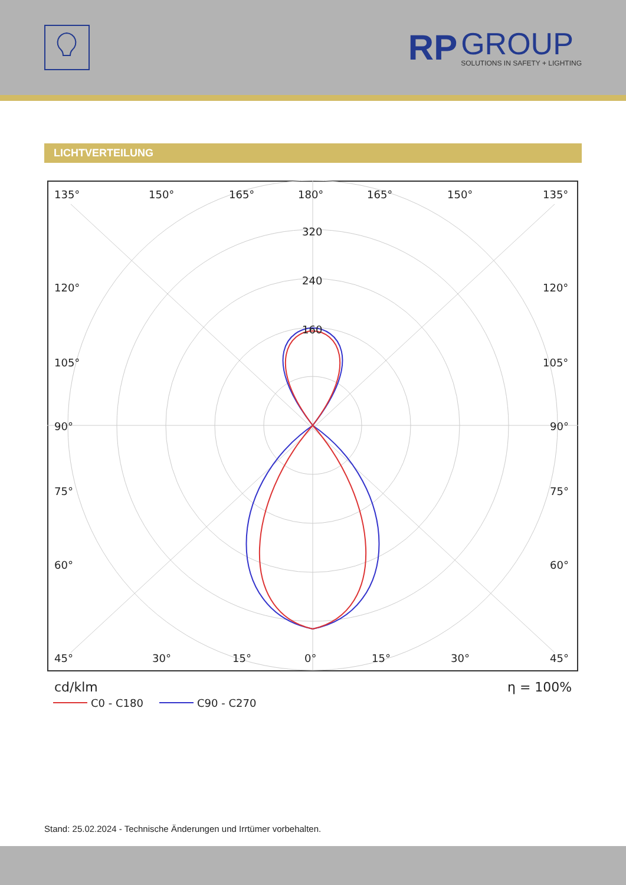RP
GROUP
SOLUTIONS IN SAFETY + LIGHTING
LICHTVERTEILUNG
135°
150°
165°
180°
165°
150°
135°
120°
120°
105°
105°
90°
90°
75°
75°
60°
60°
45°
30°
15°
0°
15°
30°
45°
320
240
160
cd/klm
η = 100%
C0 - C180
C90 - C270
Stand: 25.02.2024 - Technische Änderungen und Irrtümer vorbehalten.